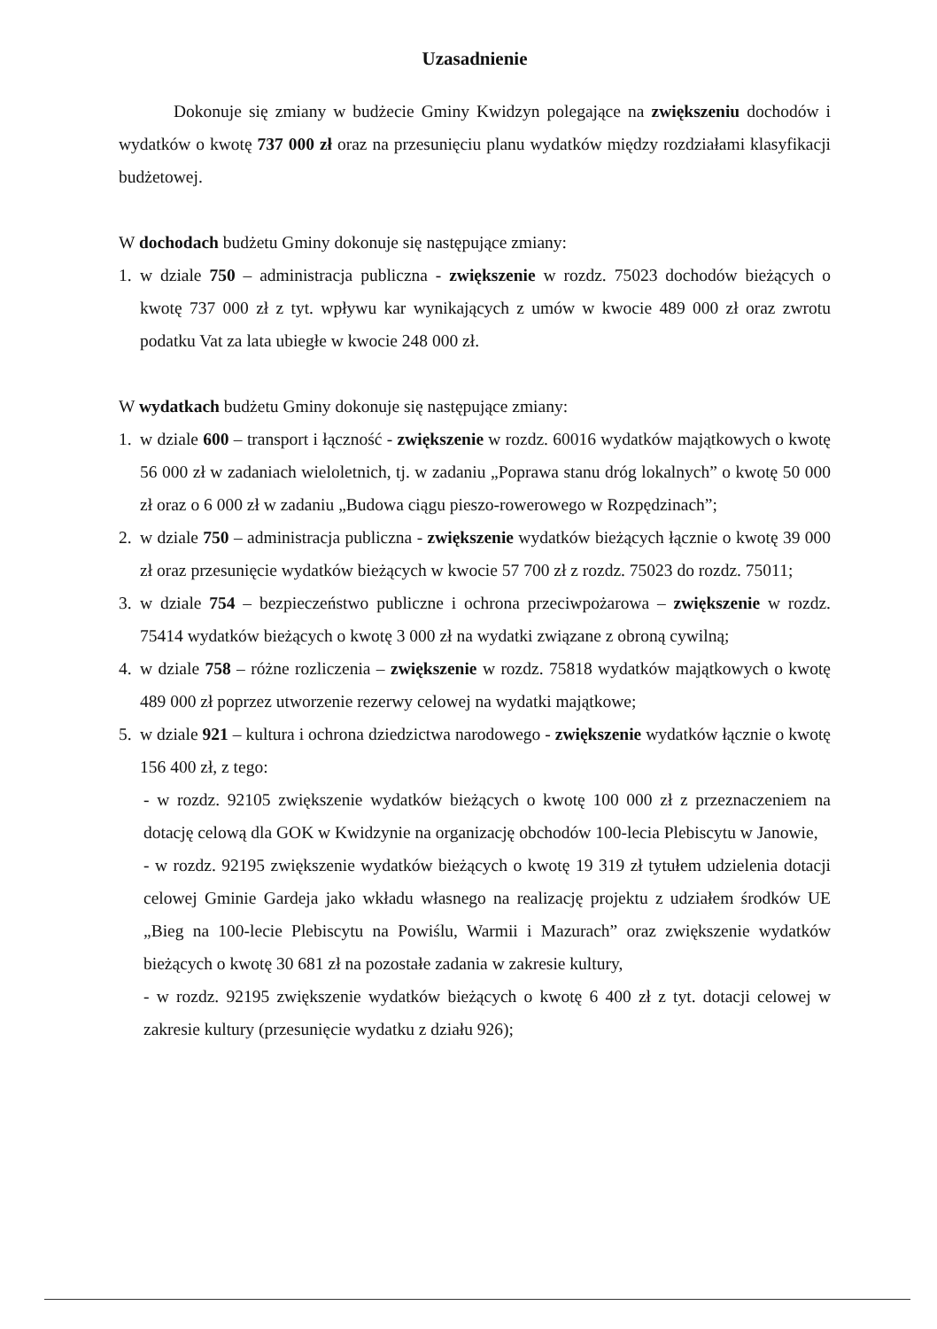Uzasadnienie
Dokonuje się zmiany w budżecie Gminy Kwidzyn polegające na zwiększeniu dochodów i wydatków o kwotę 737 000 zł oraz na przesunięciu planu wydatków między rozdziałami klasyfikacji budżetowej.
W dochodach budżetu Gminy dokonuje się następujące zmiany:
1. w dziale 750 – administracja publiczna - zwiększenie w rozdz. 75023 dochodów bieżących o kwotę 737 000 zł z tyt. wpływu kar wynikających z umów w kwocie 489 000 zł oraz zwrotu podatku Vat za lata ubiegłe w kwocie 248 000 zł.
W wydatkach budżetu Gminy dokonuje się następujące zmiany:
1. w dziale 600 – transport i łączność - zwiększenie w rozdz. 60016 wydatków majątkowych o kwotę 56 000 zł w zadaniach wieloletnich, tj. w zadaniu „Poprawa stanu dróg lokalnych” o kwotę 50 000 zł oraz o 6 000 zł w zadaniu „Budowa ciągu pieszo-rowerowego w Rozpędzinach”;
2. w dziale 750 – administracja publiczna - zwiększenie wydatków bieżących łącznie o kwotę 39 000 zł oraz przesunięcie wydatków bieżących w kwocie 57 700 zł z rozdz. 75023 do rozdz. 75011;
3. w dziale 754 – bezpieczeństwo publiczne i ochrona przeciwpożarowa – zwiększenie w rozdz. 75414 wydatków bieżących o kwotę 3 000 zł na wydatki związane z obroną cywilną;
4. w dziale 758 – różne rozliczenia – zwiększenie w rozdz. 75818 wydatków majątkowych o kwotę 489 000 zł poprzez utworzenie rezerwy celowej na wydatki majątkowe;
5. w dziale 921 – kultura i ochrona dziedzictwa narodowego - zwiększenie wydatków łącznie o kwotę 156 400 zł, z tego:
- w rozdz. 92105 zwiększenie wydatków bieżących o kwotę 100 000 zł z przeznaczeniem na dotację celową dla GOK w Kwidzynie na organizację obchodów 100-lecia Plebiscytu w Janowie,
- w rozdz. 92195 zwiększenie wydatków bieżących o kwotę 19 319 zł tytułem udzielenia dotacji celowej Gminie Gardeja jako wkładu własnego na realizację projektu z udziałem środków UE „Bieg na 100-lecie Plebiscytu na Powiślu, Warmii i Mazurach” oraz zwiększenie wydatków bieżących o kwotę 30 681 zł na pozostałe zadania w zakresie kultury,
- w rozdz. 92195 zwiększenie wydatków bieżących o kwotę 6 400 zł z tyt. dotacji celowej w zakresie kultury (przesunięcie wydatku z działu 926);